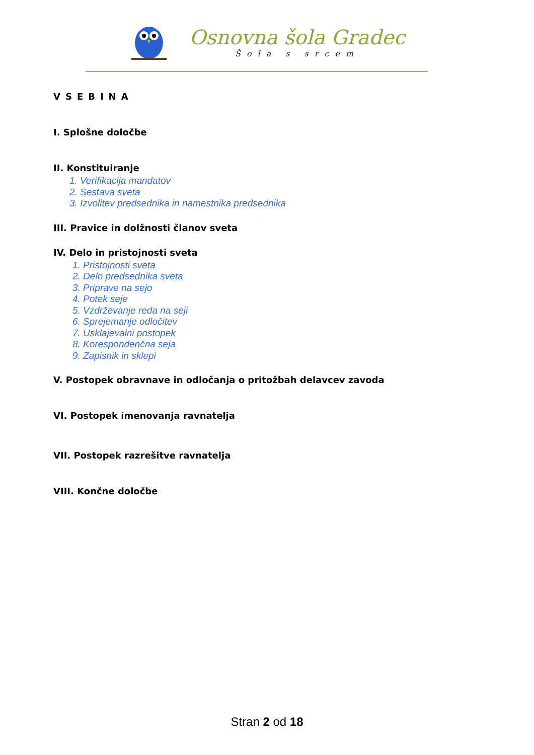Osnovna šola Gradec
Šola s srcem
VSEBINA
I. Splošne določbe
II. Konstituiranje
1. Verifikacija mandatov
2. Sestava sveta
3. Izvolitev predsednika in namestnika predsednika
III. Pravice in dolžnosti članov sveta
IV. Delo in pristojnosti sveta
1. Pristojnosti sveta
2. Delo predsednika sveta
3. Priprave na sejo
4. Potek seje
5. Vzdrževanje reda na seji
6. Sprejemanje odločitev
7. Usklajevalni postopek
8. Korespondenčna seja
9. Zapisnik in sklepi
V. Postopek obravnave in odločanja o pritožbah delavcev zavoda
VI. Postopek imenovanja ravnatelja
VII. Postopek razrešitve ravnatelja
VIII. Končne določbe
Stran 2 od 18